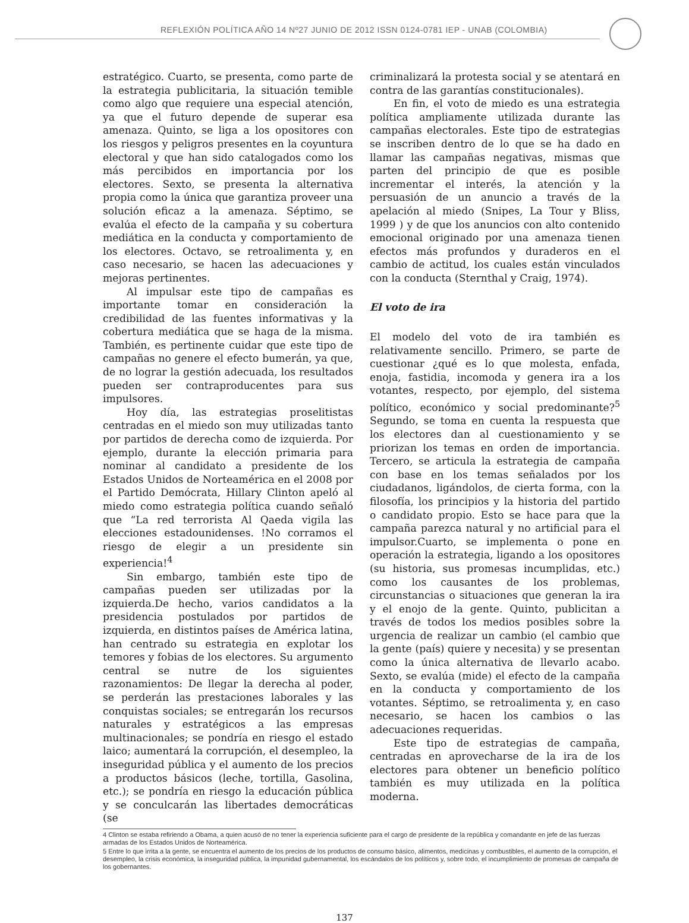REFLEXIÓN POLÍTICA AÑO 14 Nº27 JUNIO DE 2012 ISSN 0124-0781 IEP - UNAB (COLOMBIA)
estratégico. Cuarto, se presenta, como parte de la estrategia publicitaria, la situación temible como algo que requiere una especial atención, ya que el futuro depende de superar esa amenaza. Quinto, se liga a los opositores con los riesgos y peligros presentes en la coyuntura electoral y que han sido catalogados como los más percibidos en importancia por los electores. Sexto, se presenta la alternativa propia como la única que garantiza proveer una solución eficaz a la amenaza. Séptimo, se evalúa el efecto de la campaña y su cobertura mediática en la conducta y comportamiento de los electores. Octavo, se retroalimenta y, en caso necesario, se hacen las adecuaciones y mejoras pertinentes.
Al impulsar este tipo de campañas es importante tomar en consideración la credibilidad de las fuentes informativas y la cobertura mediática que se haga de la misma. También, es pertinente cuidar que este tipo de campañas no genere el efecto bumerán, ya que, de no lograr la gestión adecuada, los resultados pueden ser contraproducentes para sus impulsores.
Hoy día, las estrategias proselitistas centradas en el miedo son muy utilizadas tanto por partidos de derecha como de izquierda. Por ejemplo, durante la elección primaria para nominar al candidato a presidente de los Estados Unidos de Norteamérica en el 2008 por el Partido Demócrata, Hillary Clinton apeló al miedo como estrategia política cuando señaló que “La red terrorista Al Qaeda vigila las elecciones estadounidenses. !No corramos el riesgo de elegir a un presidente sin experiencia!<sup>4</sup>
Sin embargo, también este tipo de campañas pueden ser utilizadas por la izquierda.De hecho, varios candidatos a la presidencia postulados por partidos de izquierda, en distintos países de América latina, han centrado su estrategia en explotar los temores y fobias de los electores. Su argumento central se nutre de los siguientes razonamientos: De llegar la derecha al poder, se perderán las prestaciones laborales y las conquistas sociales; se entregarán los recursos naturales y estratégicos a las empresas multinacionales; se pondría en riesgo el estado laico; aumentará la corrupción, el desempleo, la inseguridad pública y el aumento de los precios a productos básicos (leche, tortilla, Gasolina, etc.); se pondría en riesgo la educación pública y se conculcarán las libertades democráticas (se
criminalizará la protesta social y se atentará en contra de las garantías constitucionales).
En fin, el voto de miedo es una estrategia política ampliamente utilizada durante las campañas electorales. Este tipo de estrategias se inscriben dentro de lo que se ha dado en llamar las campañas negativas, mismas que parten del principio de que es posible incrementar el interés, la atención y la persuasión de un anuncio a través de la apelación al miedo (Snipes, La Tour y Bliss, 1999 ) y de que los anuncios con alto contenido emocional originado por una amenaza tienen efectos más profundos y duraderos en el cambio de actitud, los cuales están vinculados con la conducta (Sternthal y Craig, 1974).
El voto de ira
El modelo del voto de ira también es relativamente sencillo. Primero, se parte de cuestionar ¿qué es lo que molesta, enfada, enoja, fastidia, incomoda y genera ira a los votantes, respecto, por ejemplo, del sistema político, económico y social predominante?<sup>5</sup> Segundo, se toma en cuenta la respuesta que los electores dan al cuestionamiento y se priorizan los temas en orden de importancia. Tercero, se articula la estrategia de campaña con base en los temas señalados por los ciudadanos, ligándolos, de cierta forma, con la filosofía, los principios y la historia del partido o candidato propio. Esto se hace para que la campaña parezca natural y no artificial para el impulsor.Cuarto, se implementa o pone en operación la estrategia, ligando a los opositores (su historia, sus promesas incumplidas, etc.) como los causantes de los problemas, circunstancias o situaciones que generan la ira y el enojo de la gente. Quinto, publicitan a través de todos los medios posibles sobre la urgencia de realizar un cambio (el cambio que la gente (país) quiere y necesita) y se presentan como la única alternativa de llevarlo acabo. Sexto, se evalúa (mide) el efecto de la campaña en la conducta y comportamiento de los votantes. Séptimo, se retroalimenta y, en caso necesario, se hacen los cambios o las adecuaciones requeridas.
Este tipo de estrategias de campaña, centradas en aprovecharse de la ira de los electores para obtener un beneficio político también es muy utilizada en la política moderna.
4 Clinton se estaba refiriendo a Obama, a quien acusó de no tener la experiencia suficiente para el cargo de presidente de la república y comandante en jefe de las fuerzas armadas de los Estados Unidos de Norteamérica.
5 Entre lo que irrita a la gente, se encuentra el aumento de los precios de los productos de consumo básico, alimentos, medicinas y combustibles, el aumento de la corrupción, el desempleo, la crisis económica, la inseguridad pública, la impunidad gubernamental, los escándalos de los políticos y, sobre todo, el incumplimiento de promesas de campaña de los gobernantes.
137